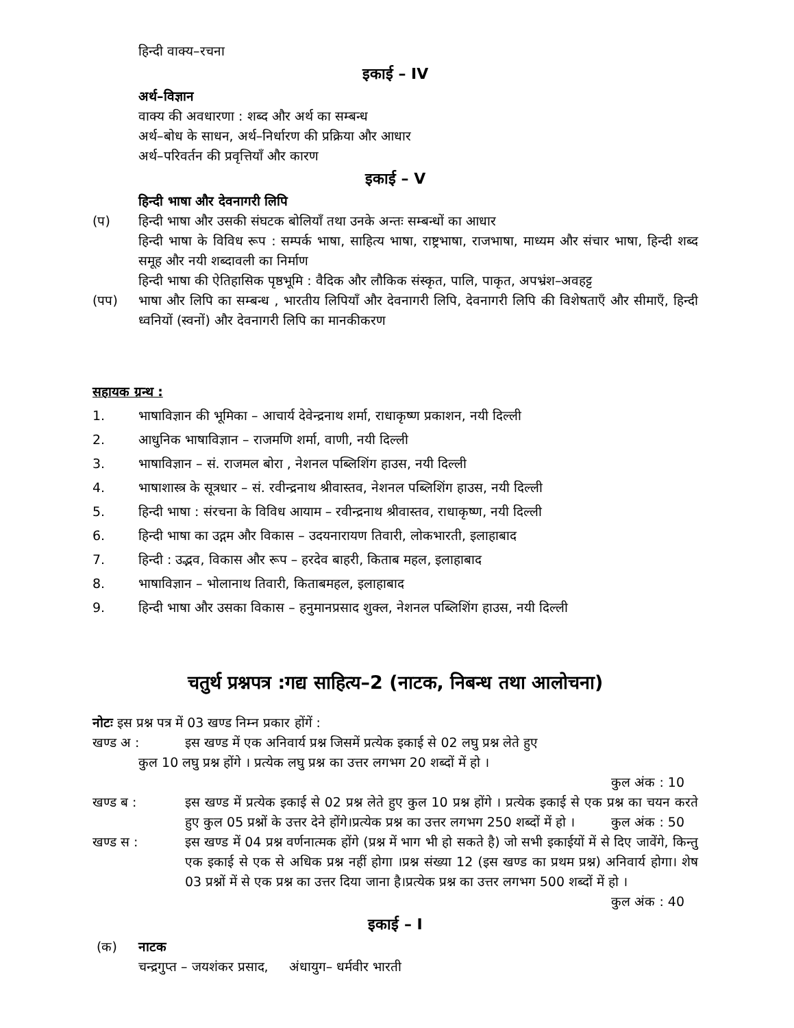हिन्दी वाक्य–रचना
इकाई – IV
अर्थ–विज्ञान
वाक्य की अवधारणा : शब्द और अर्थ का सम्बन्ध
अर्थ–बोध के साधन, अर्थ–निर्धारण की प्रक्रिया और आधार
अर्थ–परिवर्तन की प्रवृत्तियाँ और कारण
इकाई – V
हिन्दी भाषा और देवनागरी लिपि
(प) हिन्दी भाषा और उसकी संघटक बोलियाँ तथा उनके अन्तः सम्बन्धों का आधार
हिन्दी भाषा के विविध रूप : सम्पर्क भाषा, साहित्य भाषा, राष्ट्रभाषा, राजभाषा, माध्यम और संचार भाषा, हिन्दी शब्द समूह और नयी शब्दावली का निर्माण
हिन्दी भाषा की ऐतिहासिक पृष्ठभूमि : वैदिक और लौकिक संस्कृत, पालि, पाकृत, अपभ्रंश–अवहट्ट
(पप) भाषा और लिपि का सम्बन्ध , भारतीय लिपियाँ और देवनागरी लिपि, देवनागरी लिपि की विशेषताएँ और सीमाएँ, हिन्दी ध्वनियों (स्वनों) और देवनागरी लिपि का मानकीकरण
सहायक ग्रन्थ :
1. भाषाविज्ञान की भूमिका – आचार्य देवेन्द्रनाथ शर्मा, राधाकृष्ण प्रकाशन, नयी दिल्ली
2. आधुनिक भाषाविज्ञान – राजमणि शर्मा, वाणी, नयी दिल्ली
3. भाषाविज्ञान – सं. राजमल बोरा , नेशनल पब्लिशिंग हाउस, नयी दिल्ली
4. भाषाशास्त्र के सूत्रधार – सं. रवीन्द्रनाथ श्रीवास्तव, नेशनल पब्लिशिंग हाउस, नयी दिल्ली
5. हिन्दी भाषा : संरचना के विविध आयाम – रवीन्द्रनाथ श्रीवास्तव, राधाकृष्ण, नयी दिल्ली
6. हिन्दी भाषा का उद्गम और विकास – उदयनारायण तिवारी, लोकभारती, इलाहाबाद
7. हिन्दी : उद्भव, विकास और रूप – हरदेव बाहरी, किताब महल, इलाहाबाद
8. भाषाविज्ञान – भोलानाथ तिवारी, किताबमहल, इलाहाबाद
9. हिन्दी भाषा और उसका विकास – हनुमानप्रसाद शुक्ल, नेशनल पब्लिशिंग हाउस, नयी दिल्ली
चतुर्थ प्रश्नपत्र :गद्य साहित्य–2 (नाटक, निबन्ध तथा आलोचना)
नोटः इस प्रश्न पत्र में 03 खण्ड निम्न प्रकार होंगें :
खण्ड अ : इस खण्ड में एक अनिवार्य प्रश्न जिसमें प्रत्येक इकाई से 02 लघु प्रश्न लेते हुए
कुल 10 लघु प्रश्न होंगे । प्रत्येक लघु प्रश्न का उत्तर लगभग 20 शब्दों में हो ।
कुल अंक : 10
खण्ड ब : इस खण्ड में प्रत्येक इकाई से 02 प्रश्न लेते हुए कुल 10 प्रश्न होंगे । प्रत्येक इकाई से एक प्रश्न का चयन करते हुए कुल 05 प्रश्नों के उत्तर देने होंगे।प्रत्येक प्रश्न का उत्तर लगभग 250 शब्दों में हो । कुल अंक : 50
खण्ड स : इस खण्ड में 04 प्रश्न वर्णनात्मक होंगे (प्रश्न में भाग भी हो सकते है) जो सभी इकाईयों में से दिए जावेंगे, किन्तु एक इकाई से एक से अधिक प्रश्न नहीं होगा ।प्रश्न संख्या 12 (इस खण्ड का प्रथम प्रश्न) अनिवार्य होगा। शेष 03 प्रश्नों में से एक प्रश्न का उत्तर दिया जाना है।प्रत्येक प्रश्न का उत्तर लगभग 500 शब्दों में हो । कुल अंक : 40
इकाई – I
(क) नाटक
चन्द्रगुप्त – जयशंकर प्रसाद, अंधायुग– धर्मवीर भारती